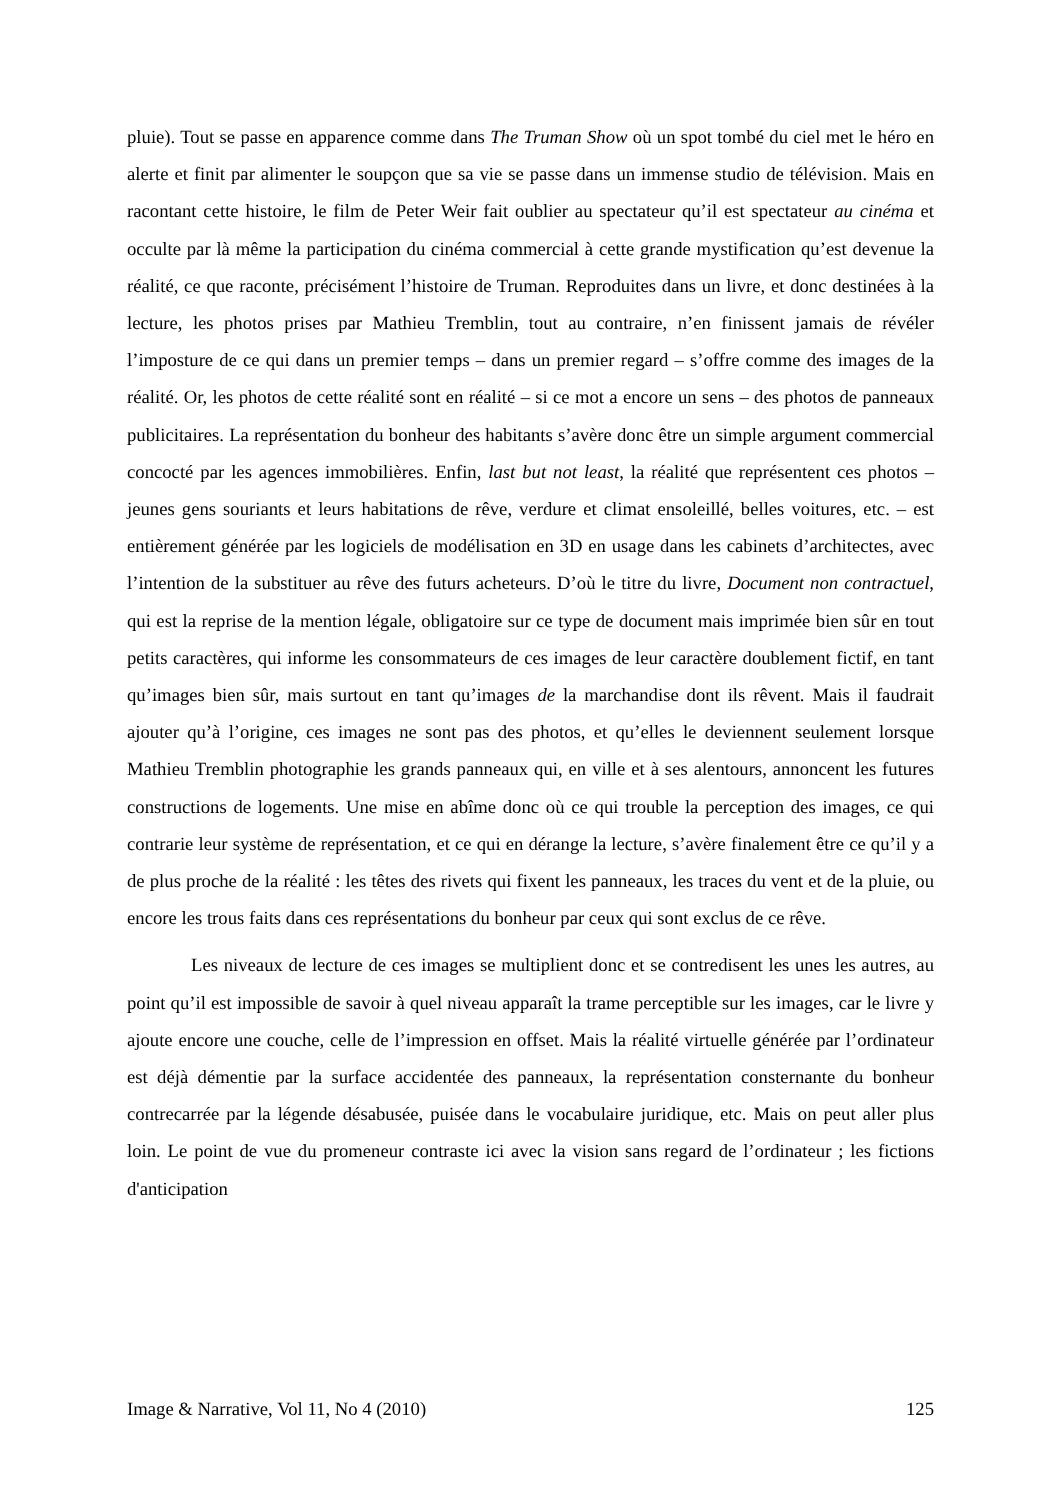pluie). Tout se passe en apparence comme dans The Truman Show où un spot tombé du ciel met le héro en alerte et finit par alimenter le soupçon que sa vie se passe dans un immense studio de télévision. Mais en racontant cette histoire, le film de Peter Weir fait oublier au spectateur qu’il est spectateur au cinéma et occulte par là même la participation du cinéma commercial à cette grande mystification qu’est devenue la réalité, ce que raconte, précisément l’histoire de Truman. Reproduites dans un livre, et donc destinées à la lecture, les photos prises par Mathieu Tremblin, tout au contraire, n’en finissent jamais de révéler l’imposture de ce qui dans un premier temps – dans un premier regard – s’offre comme des images de la réalité. Or, les photos de cette réalité sont en réalité – si ce mot a encore un sens – des photos de panneaux publicitaires. La représentation du bonheur des habitants s’avère donc être un simple argument commercial concocté par les agences immobilières. Enfin, last but not least, la réalité que représentent ces photos – jeunes gens souriants et leurs habitations de rêve, verdure et climat ensoleillé, belles voitures, etc. – est entièrement générée par les logiciels de modélisation en 3D en usage dans les cabinets d’architectes, avec l’intention de la substituer au rêve des futurs acheteurs. D’où le titre du livre, Document non contractuel, qui est la reprise de la mention légale, obligatoire sur ce type de document mais imprimée bien sûr en tout petits caractères, qui informe les consommateurs de ces images de leur caractère doublement fictif, en tant qu’images bien sûr, mais surtout en tant qu’images de la marchandise dont ils rêvent. Mais il faudrait ajouter qu’à l’origine, ces images ne sont pas des photos, et qu’elles le deviennent seulement lorsque Mathieu Tremblin photographie les grands panneaux qui, en ville et à ses alentours, annoncent les futures constructions de logements. Une mise en abîme donc où ce qui trouble la perception des images, ce qui contrarie leur système de représentation, et ce qui en dérange la lecture, s’avère finalement être ce qu’il y a de plus proche de la réalité : les têtes des rivets qui fixent les panneaux, les traces du vent et de la pluie, ou encore les trous faits dans ces représentations du bonheur par ceux qui sont exclus de ce rêve.
Les niveaux de lecture de ces images se multiplient donc et se contredisent les unes les autres, au point qu’il est impossible de savoir à quel niveau apparaît la trame perceptible sur les images, car le livre y ajoute encore une couche, celle de l’impression en offset. Mais la réalité virtuelle générée par l’ordinateur est déjà démentie par la surface accidentée des panneaux, la représentation consternante du bonheur contrecarrée par la légende désabusée, puisée dans le vocabulaire juridique, etc. Mais on peut aller plus loin. Le point de vue du promeneur contraste ici avec la vision sans regard de l’ordinateur ; les fictions d'anticipation
Image & Narrative, Vol 11, No 4 (2010) 125